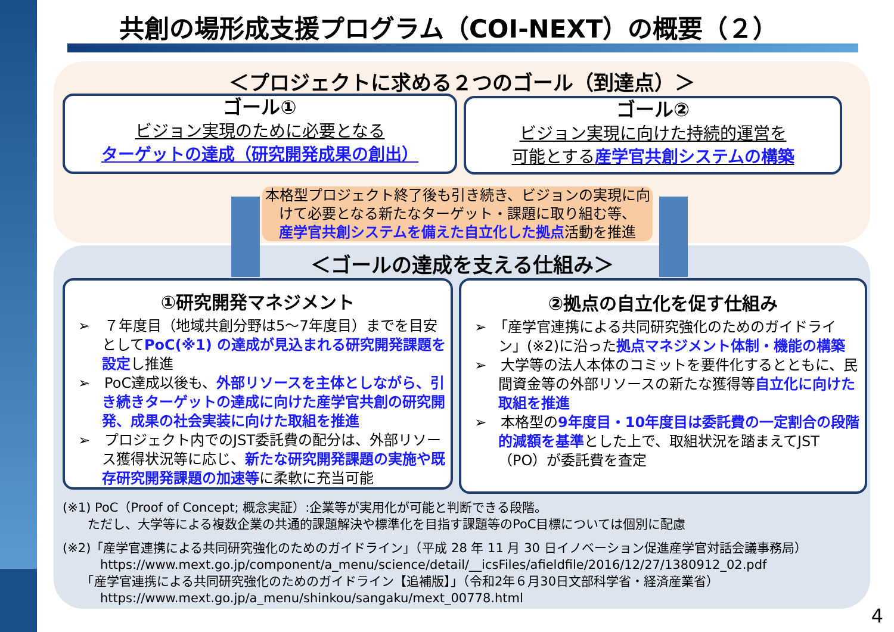共創の場形成支援プログラム（COI-NEXT）の概要（２）
＜プロジェクトに求める２つのゴール（到達点）＞
ゴール①
ビジョン実現のために必要となる
ターゲットの達成（研究開発成果の創出）
ゴール②
ビジョン実現に向けた持続的運営を
可能とする産学官共創システムの構築
本格型プロジェクト終了後も引き続き、ビジョンの実現に向けて必要となる新たなターゲット・課題に取り組む等、
産学官共創システムを備えた自立化した拠点活動を推進
＜ゴールの達成を支える仕組み＞
①研究開発マネジメント
➢　７年度目（地域共創分野は5～7年度目）までを目安としてPoC(※1) の達成が見込まれる研究開発課題を設定し推進
➢　PoC達成以後も、外部リソースを主体としながら、引き続きターゲットの達成に向けた産学官共創の研究開発、成果の社会実装に向けた取組を推進
➢　プロジェクト内でのJST委託費の配分は、外部リソース獲得状況等に応じ、新たな研究開発課題の実施や既存研究開発課題の加速等に柔軟に充当可能
②拠点の自立化を促す仕組み
➢　「産学官連携による共同研究強化のためのガイドライン」(※2)に沿った拠点マネジメント体制・機能の構築
➢　大学等の法人本体のコミットを要件化するとともに、民間資金等の外部リソースの新たな獲得等自立化に向けた取組を推進
➢　本格型の9年度目・10年度目は委託費の一定割合の段階的減額を基準とした上で、取組状況を踏まえてJST（PO）が委託費を査定
(※1) PoC（Proof of Concept; 概念実証）:企業等が実用化が可能と判断できる段階。
　　ただし、大学等による複数企業の共通的課題解決や標準化を目指す課題等のPoC目標については個別に配慮
(※2)「産学官連携による共同研究強化のためのガイドライン」（平成 28 年 11 月 30 日イノベーション促進産学官対話会議事務局）
　　　https://www.mext.go.jp/component/a_menu/science/detail/__icsFiles/afieldfile/2016/12/27/1380912_02.pdf
　　「産学官連携による共同研究強化のためのガイドライン【追補版】」（令和2年６月30日文部科学省・経済産業省）
　　　https://www.mext.go.jp/a_menu/shinkou/sangaku/mext_00778.html
4